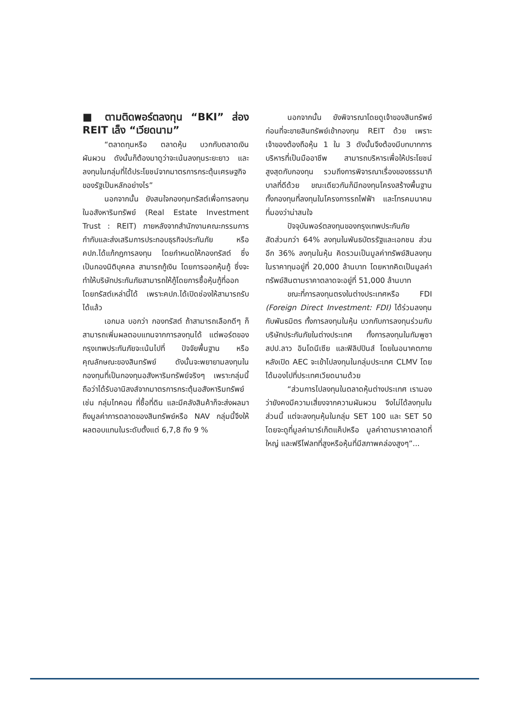■ ตามติดพอร์ตลงทุน “BKI” ส่อง REIT เล็ง “เวียดนาม”
“ตลาดทุนหรือ ตลาดหุ้น บวกกับตลาดเงินผันผวน ดังนั้นก็ต้องมาดูว่าจะเน้นลงทุนระยะยาว และลงทุนในกลุ่มที่ได้ประโยชน์จากมาตรการกระตุ้นเศรษฐกิจของรัฐเป็นหลักอย่างไร”
นอกจากนั้น ยังสนใจกองทุนทรัสต์เพื่อการลงทุนในอสังหาริมทรัพย์ (Real Estate Investment Trust : REIT) ภายหลังจากสำนักงานคณะกรรมการกำกับและส่งเสริมการประกอบธุรกิจประกันภัย หรือ คปภ.ได้แก้กฎการลงทุน โดยกำหนดให้กองทรัสต์ ซึ่งเป็นกองนิติบุคคล สามารถกู้เงิน โดยการออกหุ้นกู้ ซึ่งจะทำให้บริษัทประกันภัยสามารถให้กู้โดยการซื้อหุ้นกู้ที่ออกโดยทรัสต์เหล่านี้ได้ เพราะคปภ.ได้เปิดช่องให้สามารถรับได้แล้ว
เอกมล บอกว่า กองทรัสต์ ถ้าสามารถเลือกดีๆ ก็สามารถเพิ่มผลตอบแทนจากการลงทุนได้ แต่พอร์ตของกรุงเทพประกันภัยจะเน้นไปที่ ปัจจัยพื้นฐาน หรือ คุณลักษณะของสินทรัพย์ ดังนั้นจะพยายามลงทุนในกองทุนที่เป็นกองทุนอสังหาริมทรัพย์จริงๆ เพราะกลุ่มนี้ถือว่าได้รับอานิสงส์จากมาตรการกระตุ้นอสังหาริมทรัพย์ เช่น กลุ่มไทคอน ที่ซื้อที่ดิน และมีคลังสินค้าก็จะส่งผลมาถึงมูลค่าการตลาดของสินทรัพย์หรือ NAV กลุ่มนี้จึงให้ผลตอบแทนในระดับตั้งแต่ 6,7,8 ถึง 9 %
นอกจากนั้น ยังพิจารณาโดยดูเจ้าของสินทรัพย์ก่อนที่จะขายสินทรัพย์เข้ากองทุน REIT ด้วย เพราะเจ้าของต้องถือหุ้น 1 ใน 3 ดังนั้นจึงต้องมีบทบาทการบริหารที่เป็นมืออาชีพ สามารถบริหารเพื่อให้ประโยชน์สูงสุดกับกองทุน รวมถึงการพิจารณาเรื่องของธรรมาภิบาลที่ดีด้วย ขณะเดียวกันก็มีกองทุนโครงสร้างพื้นฐาน ทั้งกองทุนที่ลงทุนในโครงการรถไฟฟ้า และโทรคมนาคม ที่มองว่าน่าสนใจ
ปัจจุบันพอร์ตลงทุนของกรุงเทพประกันภัย สัดส่วนกว่า 64% ลงทุนในพันธบัตรรัฐและเอกชน ส่วนอีก 36% ลงทุนในหุ้น คิดรวมเป็นมูลค่าทรัพย์สินลงทุนในราคาทุนอยู่ที่ 20,000 ล้านบาท โดยหากคิดเป็นมูลค่าทรัพย์สินตามราคาตลาดจะอยู่ที่ 51,000 ล้านบาท
ขณะที่การลงทุนตรงในต่างประเทศหรือ FDI (Foreign Direct Investment: FDI) ได้ร่วมลงทุนกับพันธมิตร ทั้งการลงทุนในหุ้น บวกกับการลงทุนร่วมกับบริษัทประกันภัยในต่างประเทศ ทั้งการลงทุนในกัมพูชา สปป.ลาว อินโดนีเซีย และฟิลิปปินส์ โดยในอนาคตภายหลังเปิด AEC จะเข้าไปลงทุนในกลุ่มประเทศ CLMV โดยได้มองไปที่ประเทศเวียดนามด้วย
“ส่วนการไปลงทุนในตลาดหุ้นต่างประเทศ เรามองว่ายังคงมีความเสี่ยงจากความผันผวน จึงไม่ได้ลงทุนในส่วนนี้ แต่จะลงทุนหุ้นในกลุ่ม SET 100 และ SET 50 โดยจะดูที่มูลค่ามาร์เก็ตแค็ปหรือ มูลค่าตามราคาตลาดที่ใหญ่ และฟรีโฟลทที่สูงหรือหุ้นที่มีสภาพคล่องสูงๆ”...